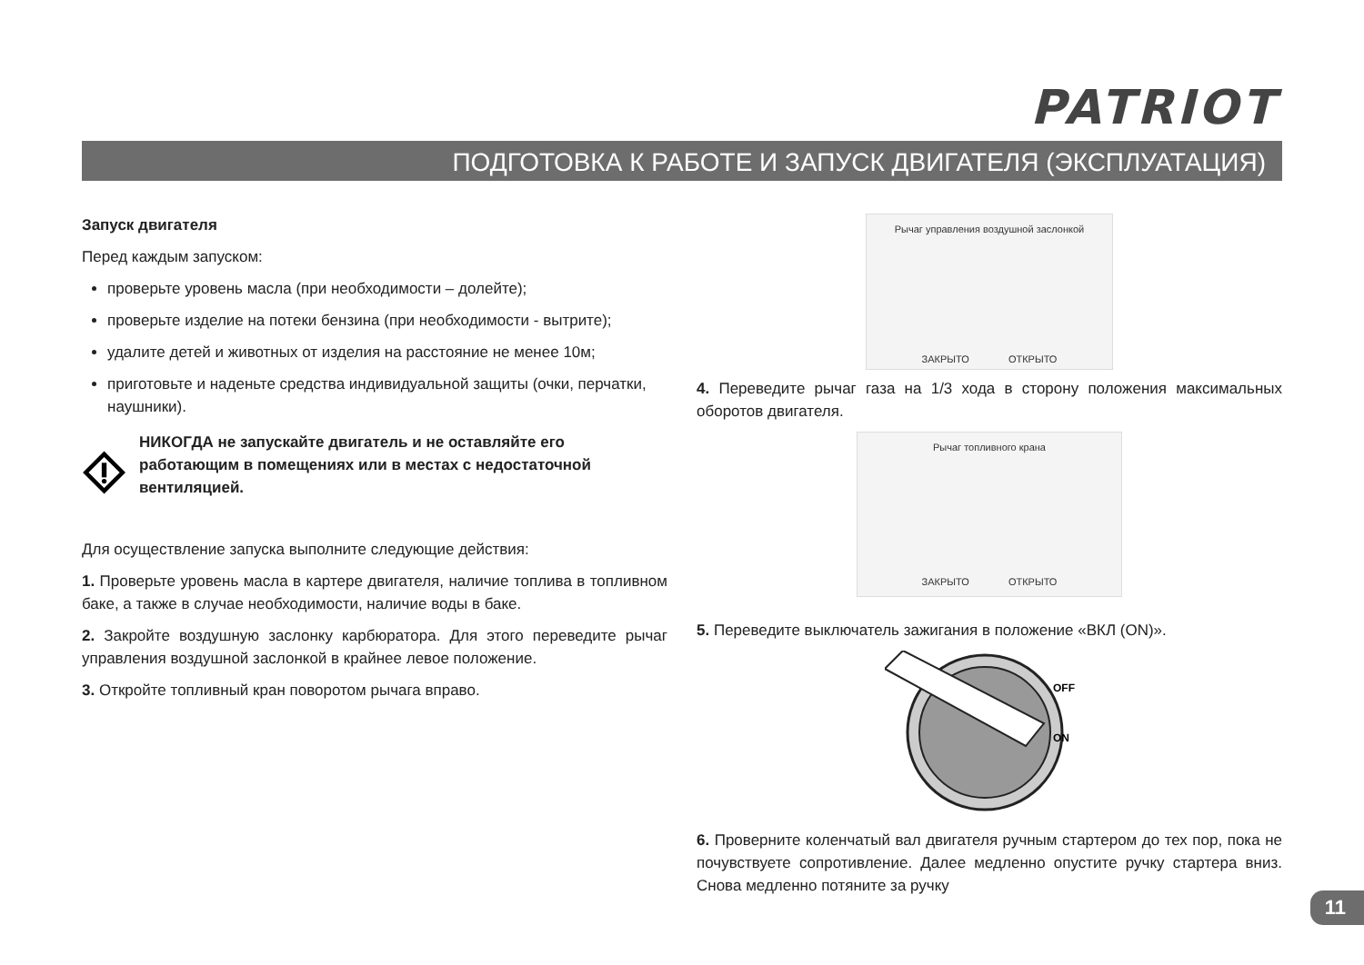PATRIOT
ПОДГОТОВКА К РАБОТЕ И ЗАПУСК ДВИГАТЕЛЯ (ЭКСПЛУАТАЦИЯ)
Запуск двигателя
Перед каждым запуском:
проверьте уровень масла (при необходимости – долейте);
проверьте изделие на потеки бензина (при необходимости - вытрите);
удалите детей и животных от изделия на расстояние не менее 10м;
приготовьте и наденьте средства индивидуальной защиты (очки, перчатки, наушники).
НИКОГДА не запускайте двигатель и не оставляйте его работающим в помещениях или в местах с недостаточной вентиляцией.
Для осуществление запуска выполните следующие действия:
1. Проверьте уровень масла в картере двигателя, наличие топлива в топливном баке, а также в случае необходимости, наличие воды в баке.
2. Закройте воздушную заслонку карбюратора. Для этого переведите рычаг управления воздушной заслонкой в крайнее левое положение.
3. Откройте топливный кран поворотом рычага вправо.
Рычаг управления воздушной заслонкой
ЗАКРЫТО ОТКРЫТО
4. Переведите рычаг газа на 1/3 хода в сторону положения максимальных оборотов двигателя.
Рычаг топливного крана ЗАКРЫТО ОТКРЫТО
5. Переведите выключатель зажигания в положение «ВКЛ (ON)».
OFF
ON
6. Проверните коленчатый вал двигателя ручным стартером до тех пор, пока не почувствуете сопротивление. Далее медленно опустите ручку стартера вниз. Снова медленно потяните за ручку
11